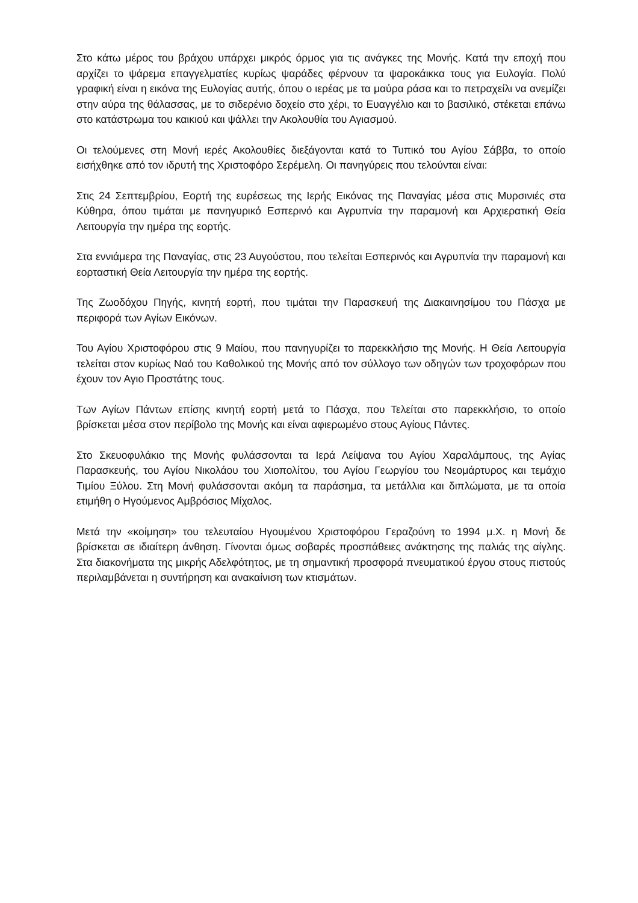Στο κάτω μέρος του βράχου υπάρχει μικρός όρμος για τις ανάγκες της Μονής. Κατά την εποχή που αρχίζει το ψάρεμα επαγγελματίες κυρίως ψαράδες φέρνουν τα ψαροκάικκα τους για Ευλογία. Πολύ γραφική είναι η εικόνα της Ευλογίας αυτής, όπου ο ιερέας με τα μαύρα ράσα και το πετραχείλι να ανεμίζει στην αύρα της θάλασσας, με το σιδερένιο δοχείο στο χέρι, το Ευαγγέλιο και το βασιλικό, στέκεται επάνω στο κατάστρωμα του καικιού και ψάλλει την Ακολουθία του Αγιασμού.
Οι τελούμενες στη Μονή ιερές Ακολουθίες διεξάγονται κατά το Τυπικό του Αγίου Σάββα, το οποίο εισήχθηκε από τον ιδρυτή της Χριστοφόρο Σερέμελη. Οι πανηγύρεις που τελούνται είναι:
Στις 24 Σεπτεμβρίου, Εορτή της ευρέσεως της Ιερής Εικόνας της Παναγίας μέσα στις Μυρσινιές στα Κύθηρα, όπου τιμάται με πανηγυρικό Εσπερινό και Αγρυπνία την παραμονή και Αρχιερατική Θεία Λειτουργία την ημέρα της εορτής.
Στα εννιάμερα της Παναγίας, στις 23 Αυγούστου, που τελείται Εσπερινός και Αγρυπνία την παραμονή και εορταστική Θεία Λειτουργία την ημέρα της εορτής.
Της Ζωοδόχου Πηγής, κινητή εορτή, που τιμάται την Παρασκευή της Διακαινησίμου του Πάσχα με περιφορά των Αγίων Εικόνων.
Του Αγίου Χριστοφόρου στις 9 Μαίου, που πανηγυρίζει το παρεκκλήσιο της Μονής. Η Θεία Λειτουργία τελείται στον κυρίως Ναό του Καθολικού της Μονής από τον σύλλογο των οδηγών των τροχοφόρων που έχουν τον Αγιο Προστάτης τους.
Των Αγίων Πάντων επίσης κινητή εορτή μετά το Πάσχα, που Τελείται στο παρεκκλήσιο, το οποίο βρίσκεται μέσα στον περίβολο της Μονής και είναι αφιερωμένο στους Αγίους Πάντες.
Στο Σκευοφυλάκιο της Μονής φυλάσσονται τα Ιερά Λείψανα του Αγίου Χαραλάμπους, της Αγίας Παρασκευής, του Αγίου Νικολάου του Χιοπολίτου, του Αγίου Γεωργίου του Νεομάρτυρος και τεμάχιο Τιμίου Ξύλου. Στη Μονή φυλάσσονται ακόμη τα παράσημα, τα μετάλλια και διπλώματα, με τα οποία ετιμήθη ο Ηγούμενος Αμβρόσιος Μίχαλος.
Μετά την «κοίμηση» του τελευταίου Ηγουμένου Χριστοφόρου Γεραζούνη το 1994 μ.Χ. η Μονή δε βρίσκεται σε ιδιαίτερη άνθηση. Γίνονται όμως σοβαρές προσπάθειες ανάκτησης της παλιάς της αίγλης. Στα διακονήματα της μικρής Αδελφότητος, με τη σημαντική προσφορά πνευματικού έργου στους πιστούς περιλαμβάνεται η συντήρηση και ανακαίνιση των κτισμάτων.